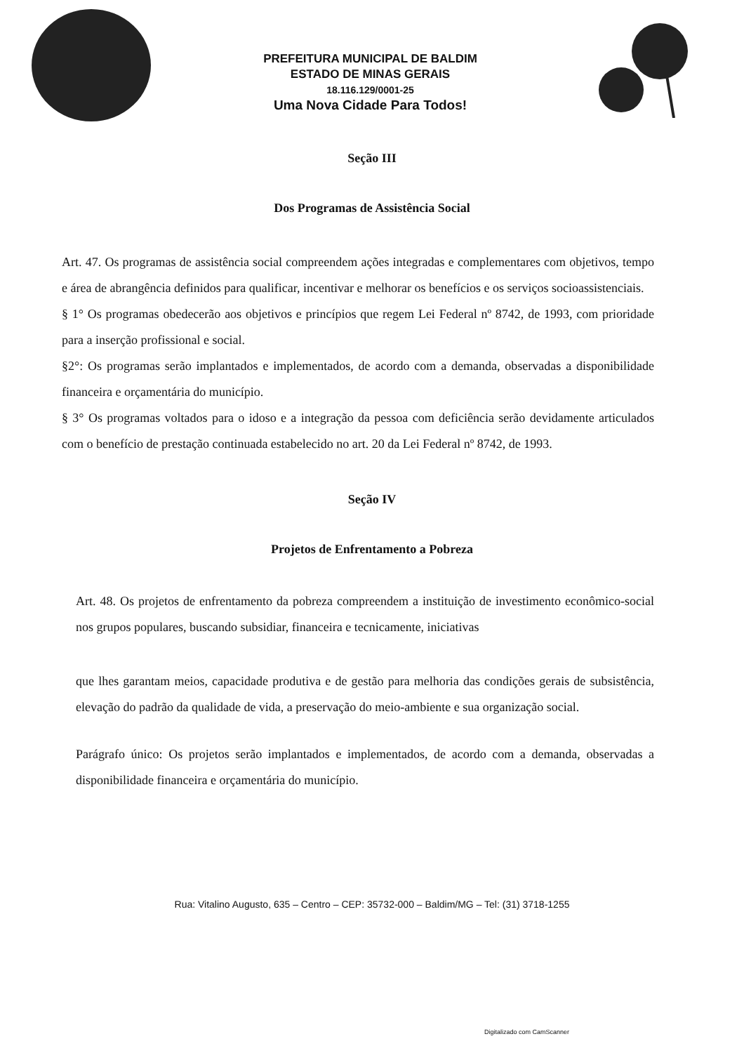PREFEITURA MUNICIPAL DE BALDIM
ESTADO DE MINAS GERAIS
18.116.129/0001-25
Uma Nova Cidade Para Todos!
Seção III
Dos Programas de Assistência Social
Art. 47. Os programas de assistência social compreendem ações integradas e complementares com objetivos, tempo e área de abrangência definidos para qualificar, incentivar e melhorar os benefícios e os serviços socioassistenciais.
§ 1° Os programas obedecerão aos objetivos e princípios que regem Lei Federal nº 8742, de 1993, com prioridade para a inserção profissional e social.
§2°: Os programas serão implantados e implementados, de acordo com a demanda, observadas a disponibilidade financeira e orçamentária do município.
§ 3° Os programas voltados para o idoso e a integração da pessoa com deficiência serão devidamente articulados com o benefício de prestação continuada estabelecido no art. 20 da Lei Federal nº 8742, de 1993.
Seção IV
Projetos de Enfrentamento a Pobreza
Art. 48. Os projetos de enfrentamento da pobreza compreendem a instituição de investimento econômico-social nos grupos populares, buscando subsidiar, financeira e tecnicamente, iniciativas
que lhes garantam meios, capacidade produtiva e de gestão para melhoria das condições gerais de subsistência, elevação do padrão da qualidade de vida, a preservação do meio-ambiente e sua organização social.
Parágrafo único: Os projetos serão implantados e implementados, de acordo com a demanda, observadas a disponibilidade financeira e orçamentária do município.
Rua: Vitalino Augusto, 635 – Centro – CEP: 35732-000 – Baldim/MG – Tel: (31) 3718-1255
Digitalizado com CamScanner